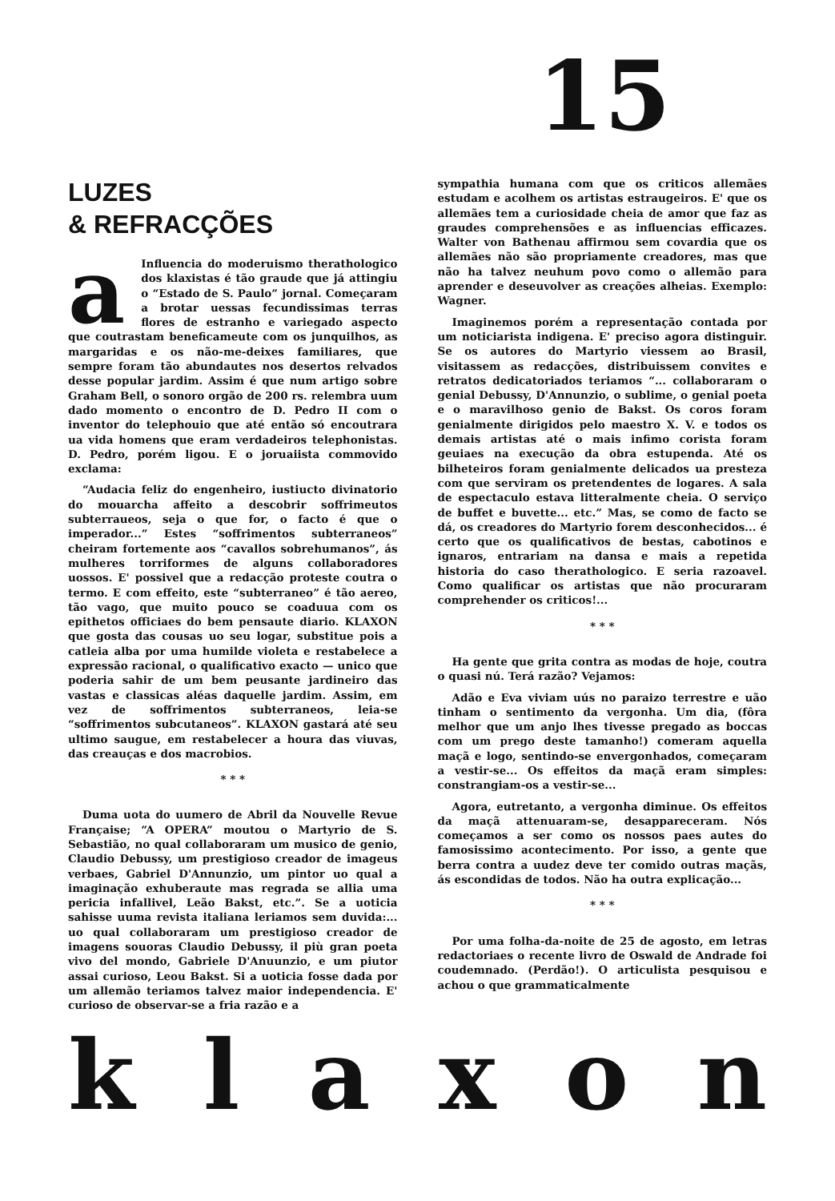15
LUZES
& REFRACÇÕES
a Influencia do moderuismo therathologico dos klaxistas é tão graude que já attingiu o “Estado de S. Paulo” jornal. Começaram a brotar uessas fecundissimas terras flores de estranho e variegado aspecto que coutrastam beneficameute com os junquilhos, as margaridas e os não-me-deixes familiares, que sempre foram tão abundautes nos desertos relvados desse popular jardim. Assim é que num artigo sobre Graham Bell, o sonoro orgão de 200 rs. relembra uum dado momento o encontro de D. Pedro II com o inventor do telephouio que até então só encoutrara ua vida homens que eram verdadeiros telephonistas. D. Pedro, porém ligou. E o joruaiista commovido exclama:
“Audacia feliz do engenheiro, iustiucto divinatorio do mouarcha affeito a descobrir soffrimeutos subterraueos, seja o que for, o facto é que o imperador...” Estes “soffrimentos subterraneos” cheiram fortemente aos “cavallos sobrehumanos”, ás mulheres torriformes de alguns collaboradores uossos. E' possivel que a redacção proteste coutra o termo. E com effeito, este “subterraneo” é tão aereo, tão vago, que muito pouco se coaduua com os epithetos officiaes do bem pensaute diario. KLAXON que gosta das cousas uo seu logar, substitue pois a catleia alba por uma humilde violeta e restabelece a expressão racional, o qualificativo exacto — unico que poderia sahir de um bem peusante jardineiro das vastas e classicas aléas daquelle jardim. Assim, em vez de soffrimentos subterraneos, leia-se “soffrimentos subcutaneos”. KLAXON gastará até seu ultimo saugue, em restabelecer a houra das viuvas, das creauças e dos macrobios.
* * *
Duma uota do uumero de Abril da Nouvelle Revue Française; “A OPERA” moutou o Martyrio de S. Sebastião, no qual collaboraram um musico de genio, Claudio Debussy, um prestigioso creador de imageus verbaes, Gabriel D'Annunzio, um pintor uo qual a imaginação exhuberaute mas regrada se allia uma pericia infallivel, Leão Bakst, etc.”. Se a uoticia sahisse uuma revista italiana leriamos sem duvida:... uo qual collaboraram um prestigioso creador de imagens souoras Claudio Debussy, il più gran poeta vivo del mondo, Gabriele D'Anuunzio, e um piutor assai curioso, Leou Bakst. Si a uoticia fosse dada por um allemão teriamos talvez maior independencia. E' curioso de observar-se a fria razão e a
sympathia humana com que os criticos allemães estudam e acolhem os artistas estraugeiros. E' que os allemães tem a curiosidade cheia de amor que faz as graudes comprehensões e as influencias efficazes. Walter von Bathenau affirmou sem covardia que os allemães não são propriamente creadores, mas que não ha talvez neuhum povo como o allemão para aprender e deseuvolver as creações alheias. Exemplo: Wagner.
Imaginemos porém a representação contada por um noticiarista indigena. E' preciso agora distinguir. Se os autores do Martyrio viessem ao Brasil, visitassem as redacções, distribuissem convites e retratos dedicatoriados teriamos “... collaboraram o genial Debussy, D'Annunzio, o sublime, o genial poeta e o maravilhoso genio de Bakst. Os coros foram genialmente dirigidos pelo maestro X. V. e todos os demais artistas até o mais infimo corista foram geuiaes na execução da obra estupenda. Até os bilheteiros foram genialmente delicados ua presteza com que serviram os pretendentes de logares. A sala de espectaculo estava litteralmente cheia. O serviço de buffet e buvette... etc.” Mas, se como de facto se dá, os creadores do Martyrio forem desconhecidos... é certo que os qualificativos de bestas, cabotinos e ignaros, entrariam na dansa e mais a repetida historia do caso therathologico. E seria razoavel. Como qualificar os artistas que não procuraram comprehender os criticos!...
* * *
Ha gente que grita contra as modas de hoje, coutra o quasi nú. Terá razão? Vejamos:
Adão e Eva viviam uús no paraizo terrestre e uão tinham o sentimento da vergonha. Um dia, (fôra melhor que um anjo lhes tivesse pregado as boccas com um prego deste tamanho!) comeram aquella maçã e logo, sentindo-se envergonhados, começaram a vestir-se... Os effeitos da maçã eram simples: constrangiam-os a vestir-se...
Agora, eutretanto, a vergonha diminue. Os effeitos da maçã attenuaram-se, desappareceram. Nós começamos a ser como os nossos paes autes do famosissimo acontecimento. Por isso, a gente que berra contra a uudez deve ter comido outras maçãs, ás escondidas de todos. Não ha outra explicação...
* * *
Por uma folha-da-noite de 25 de agosto, em letras redactoriaes o recente livro de Oswald de Andrade foi coudemnado. (Perdão!). O articulista pesquisou e achou o que grammaticalmente
k l a x o n